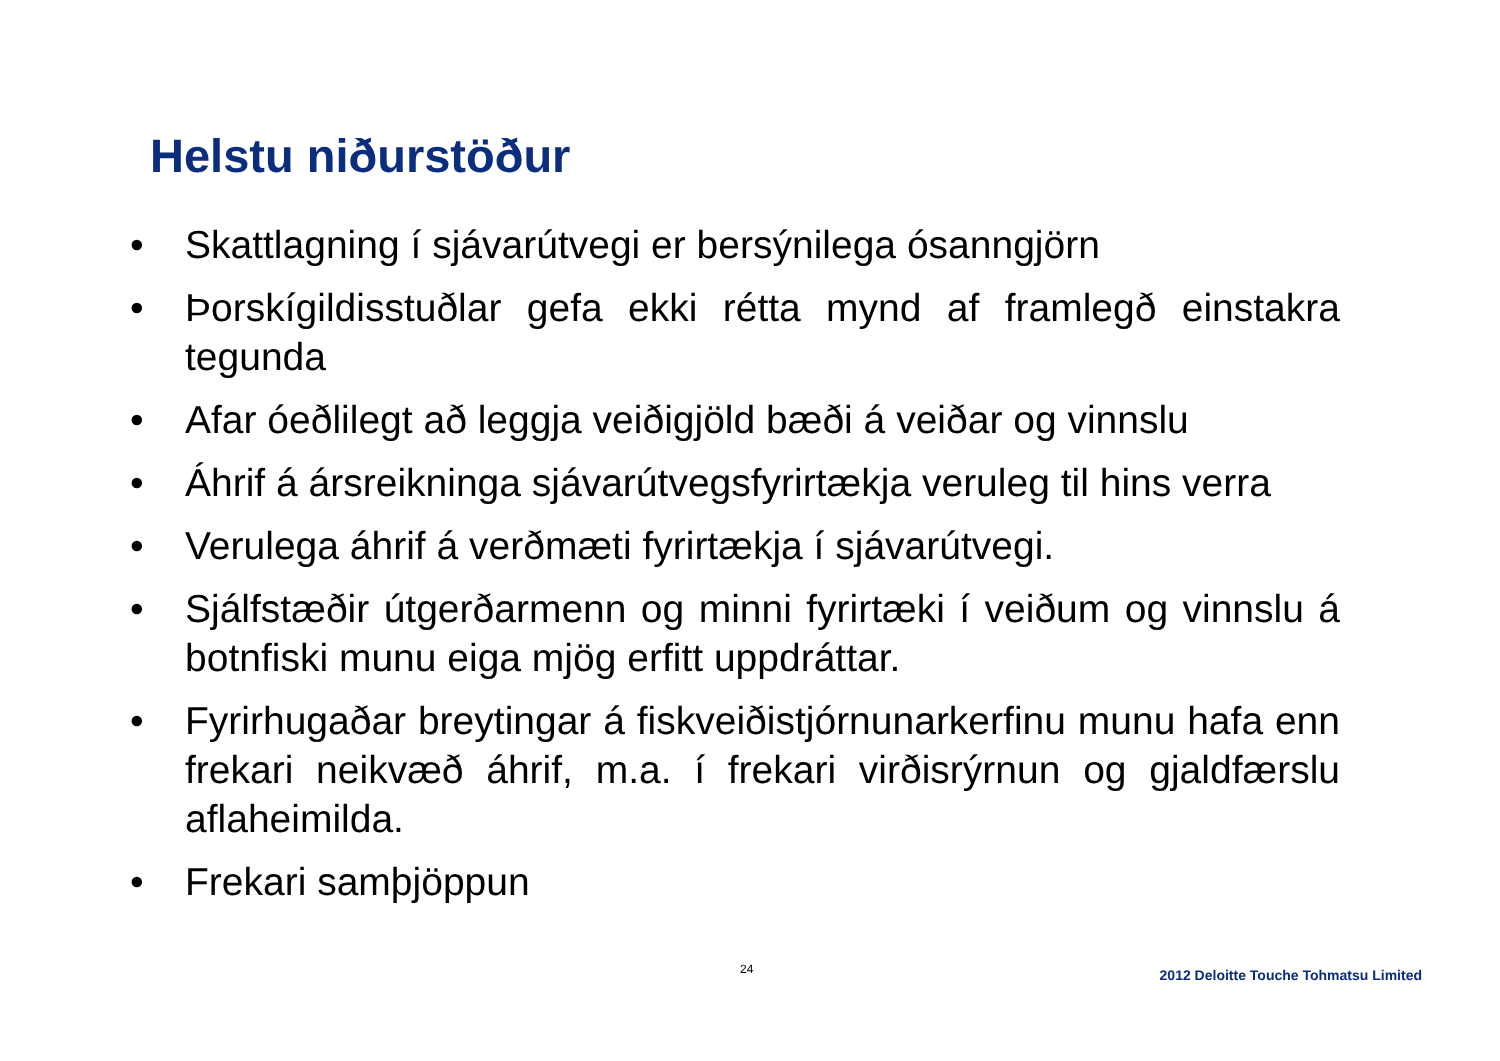Helstu niðurstöður
• Skattlagning í sjávarútvegi er bersýnilega ósanngjörn
• Þorskígildisstuðlar gefa ekki rétta mynd af framlegð einstakra tegunda
• Afar óeðlilegt að leggja veiðigjöld bæði á veiðar og vinnslu
• Áhrif á ársreikninga sjávarútvegsfyrirtækja veruleg til hins verra
• Verulega áhrif á verðmæti fyrirtækja í sjávarútvegi.
• Sjálfstæðir útgerðarmenn og minni fyrirtæki í veiðum og vinnslu á botnfiski munu eiga mjög erfitt uppdráttar.
• Fyrirhugaðar breytingar á fiskveiðistjórnunarkerfinu munu hafa enn frekari neikvæð áhrif, m.a. í frekari virðisrýrnun og gjaldfærslu aflaheimilda.
• Frekari samþjöppun
24
2012 Deloitte Touche Tohmatsu Limited